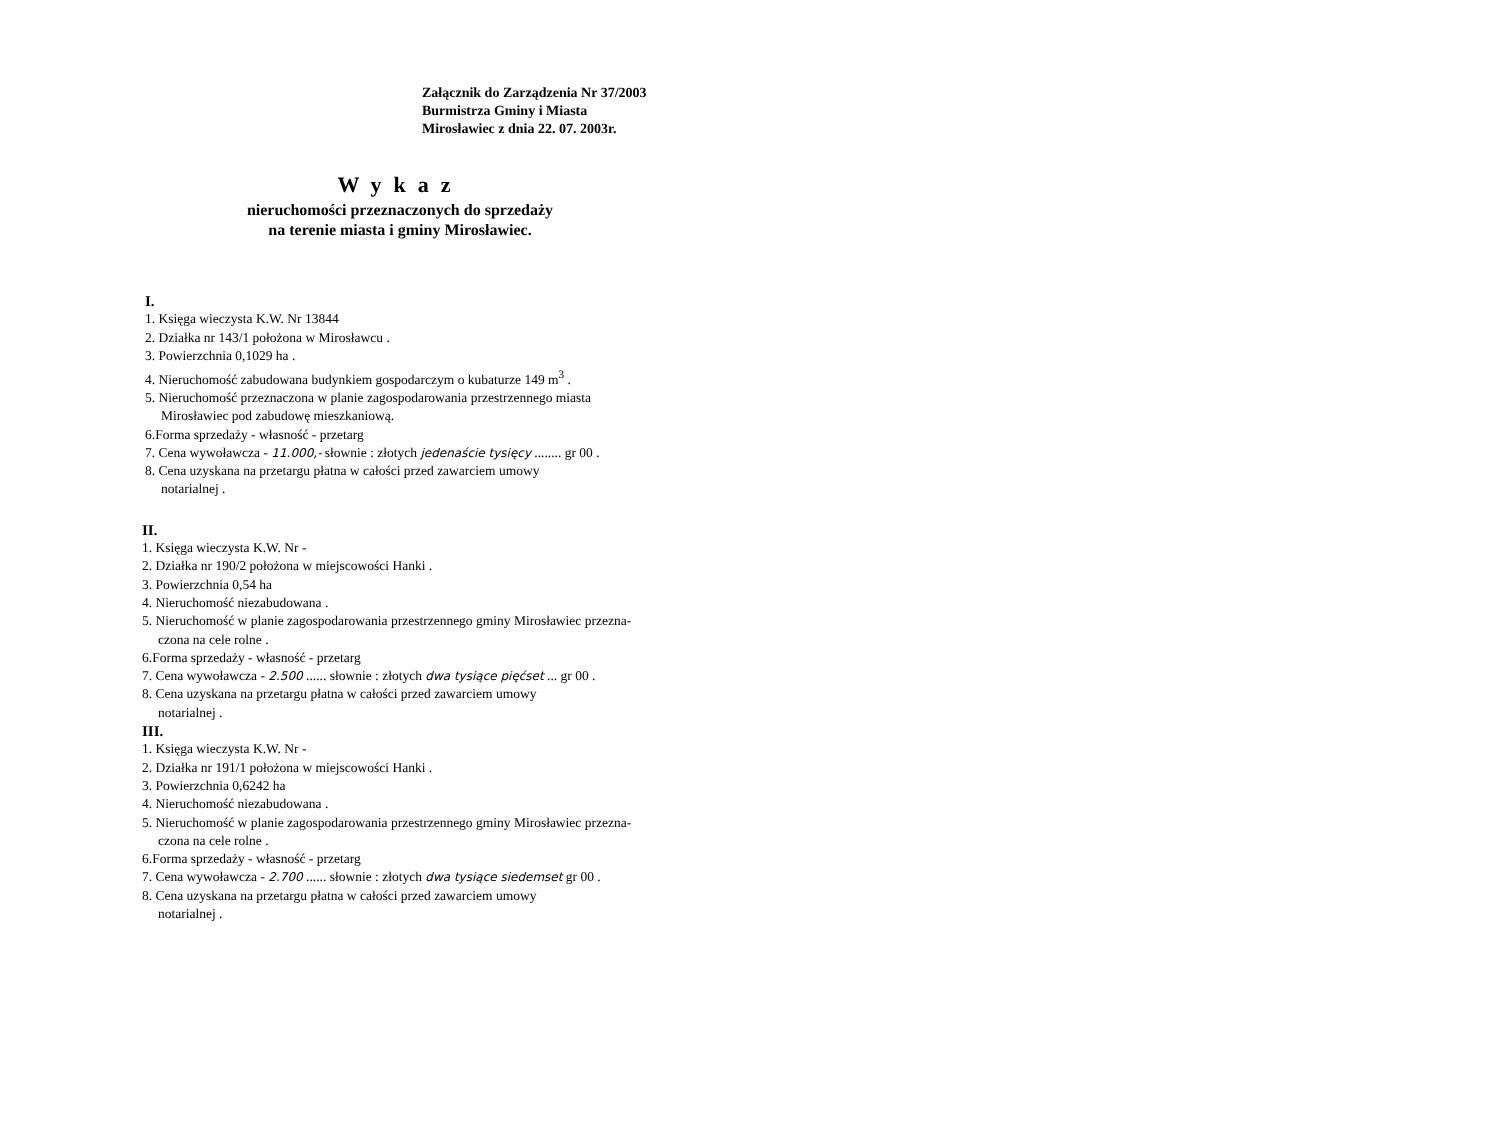Załącznik do Zarządzenia Nr 37/2003
Burmistrza Gminy i Miasta
Mirosławiec z dnia 22. 07. 2003r.
Wykaz
nieruchomości przeznaczonych do sprzedaży
na terenie miasta i gminy Mirosławiec.
I.
1. Księga wieczysta K.W. Nr 13844
2. Działka nr 143/1 położona w Mirosławcu .
3. Powierzchnia 0,1029 ha .
4. Nieruchomość zabudowana budynkiem gospodarczym o kubaturze 149 m<sup>3</sup> .
5. Nieruchomość przeznaczona w planie zagospodarowania przestrzennego miasta
Mirosławiec pod zabudowę mieszkaniową.
6.Forma sprzedaży - własność - przetarg
7. Cena wywoławcza - 11.000,- słownie : złotych jedenaście tysięcy ........ gr 00 .
8. Cena uzyskana na przetargu płatna w całości przed zawarciem umowy
notarialnej .
II.
1. Księga wieczysta K.W. Nr -
2. Działka nr 190/2 położona w miejscowości Hanki .
3. Powierzchnia 0,54 ha
4. Nieruchomość niezabudowana .
5. Nieruchomość w planie zagospodarowania przestrzennego gminy Mirosławiec przezna-
czona na cele rolne .
6.Forma sprzedaży - własność - przetarg
7. Cena wywoławcza - 2.500 ...... słownie : złotych dwa tysiące pięćset ... gr 00 .
8. Cena uzyskana na przetargu płatna w całości przed zawarciem umowy
notarialnej .
III.
1. Księga wieczysta K.W. Nr -
2. Działka nr 191/1 położona w miejscowości Hanki .
3. Powierzchnia 0,6242 ha
4. Nieruchomość niezabudowana .
5. Nieruchomość w planie zagospodarowania przestrzennego gminy Mirosławiec przezna-
czona na cele rolne .
6.Forma sprzedaży - własność - przetarg
7. Cena wywoławcza - 2.700 ...... słownie : złotych dwa tysiące siedemset gr 00 .
8. Cena uzyskana na przetargu płatna w całości przed zawarciem umowy
notarialnej .